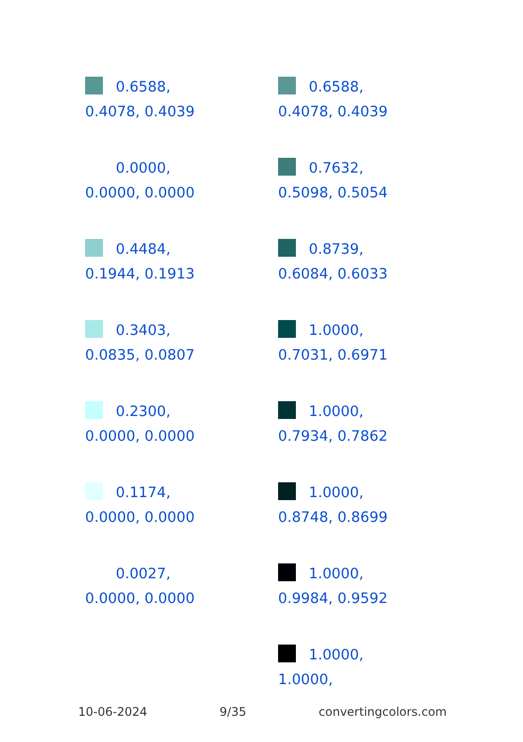0.6588, 0.4078, 0.4039
0.6588, 0.4078, 0.4039
0.0000, 0.0000, 0.0000
0.7632, 0.5098, 0.5054
0.4484, 0.1944, 0.1913
0.8739, 0.6084, 0.6033
0.3403, 0.0835, 0.0807
1.0000, 0.7031, 0.6971
0.2300, 0.0000, 0.0000
1.0000, 0.7934, 0.7862
0.1174, 0.0000, 0.0000
1.0000, 0.8748, 0.8699
0.0027, 0.0000, 0.0000
1.0000, 0.9984, 0.9592
1.0000, 1.0000,
10-06-2024 9/35 convertingcolors.com